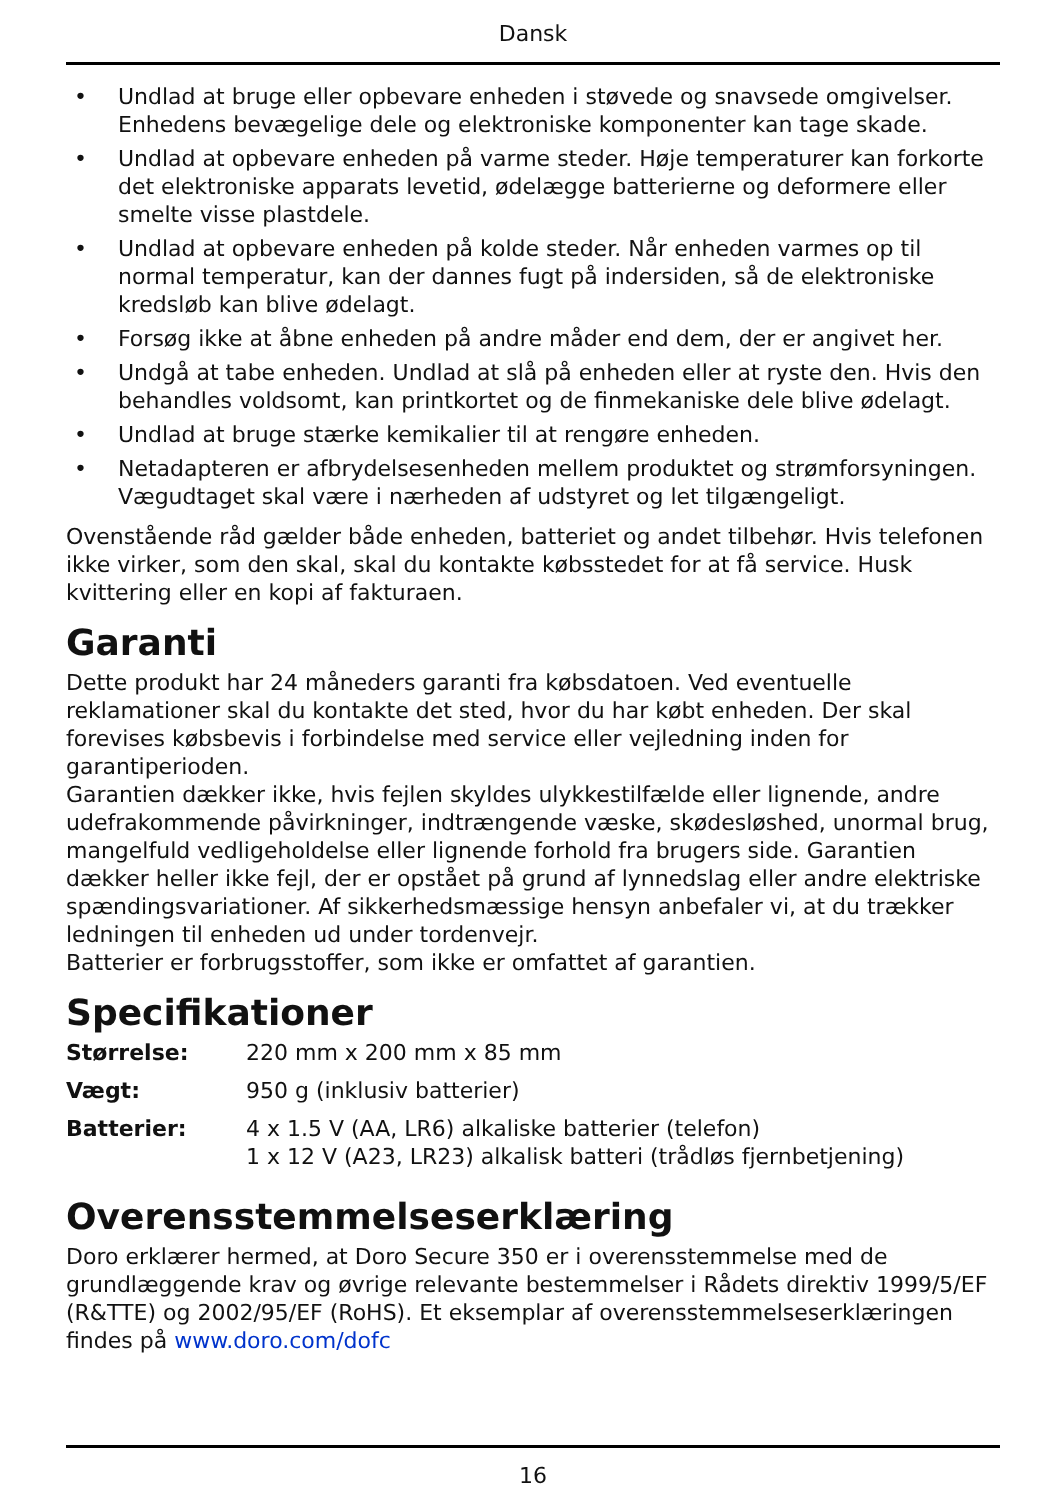Dansk
• Undlad at bruge eller opbevare enheden i støvede og snavsede omgivelser. Enhedens bevægelige dele og elektroniske komponenter kan tage skade.
• Undlad at opbevare enheden på varme steder. Høje temperaturer kan forkorte det elektroniske apparats levetid, ødelægge batterierne og deformere eller smelte visse plastdele.
• Undlad at opbevare enheden på kolde steder. Når enheden varmes op til normal temperatur, kan der dannes fugt på indersiden, så de elektroniske kredsløb kan blive ødelagt.
• Forsøg ikke at åbne enheden på andre måder end dem, der er angivet her.
• Undgå at tabe enheden. Undlad at slå på enheden eller at ryste den. Hvis den behandles voldsomt, kan printkortet og de finmekaniske dele blive ødelagt.
• Undlad at bruge stærke kemikalier til at rengøre enheden.
• Netadapteren er afbrydelsesenheden mellem produktet og strømforsyningen. Vægudtaget skal være i nærheden af udstyret og let tilgængeligt.
Ovenstående råd gælder både enheden, batteriet og andet tilbehør. Hvis telefonen ikke virker, som den skal, skal du kontakte købsstedet for at få service. Husk kvittering eller en kopi af fakturaen.
Garanti
Dette produkt har 24 måneders garanti fra købsdatoen. Ved eventuelle reklamationer skal du kontakte det sted, hvor du har købt enheden. Der skal forevises købsbevis i forbindelse med service eller vejledning inden for garantiperioden.
Garantien dækker ikke, hvis fejlen skyldes ulykkestilfælde eller lignende, andre udefrakommende påvirkninger, indtrængende væske, skødesløshed, unormal brug, mangelfuld vedligeholdelse eller lignende forhold fra brugers side. Garantien dækker heller ikke fejl, der er opstået på grund af lynnedslag eller andre elektriske spændingsvariationer. Af sikkerhedsmæssige hensyn anbefaler vi, at du trækker ledningen til enheden ud under tordenvejr.
Batterier er forbrugsstoffer, som ikke er omfattet af garantien.
Specifikationer
| Størrelse: | 220 mm x 200 mm x 85 mm |
| Vægt: | 950 g (inklusiv batterier) |
| Batterier: | 4 x 1.5 V (AA, LR6) alkaliske batterier (telefon) 1 x 12 V (A23, LR23) alkalisk batteri (trådløs fjernbetjening) |
Overensstemmelseserklæring
Doro erklærer hermed, at Doro Secure 350 er i overensstemmelse med de grundlæggende krav og øvrige relevante bestemmelser i Rådets direktiv 1999/5/EF (R&TTE) og 2002/95/EF (RoHS). Et eksemplar af overensstemmelseserklæringen findes på www.doro.com/dofc
16